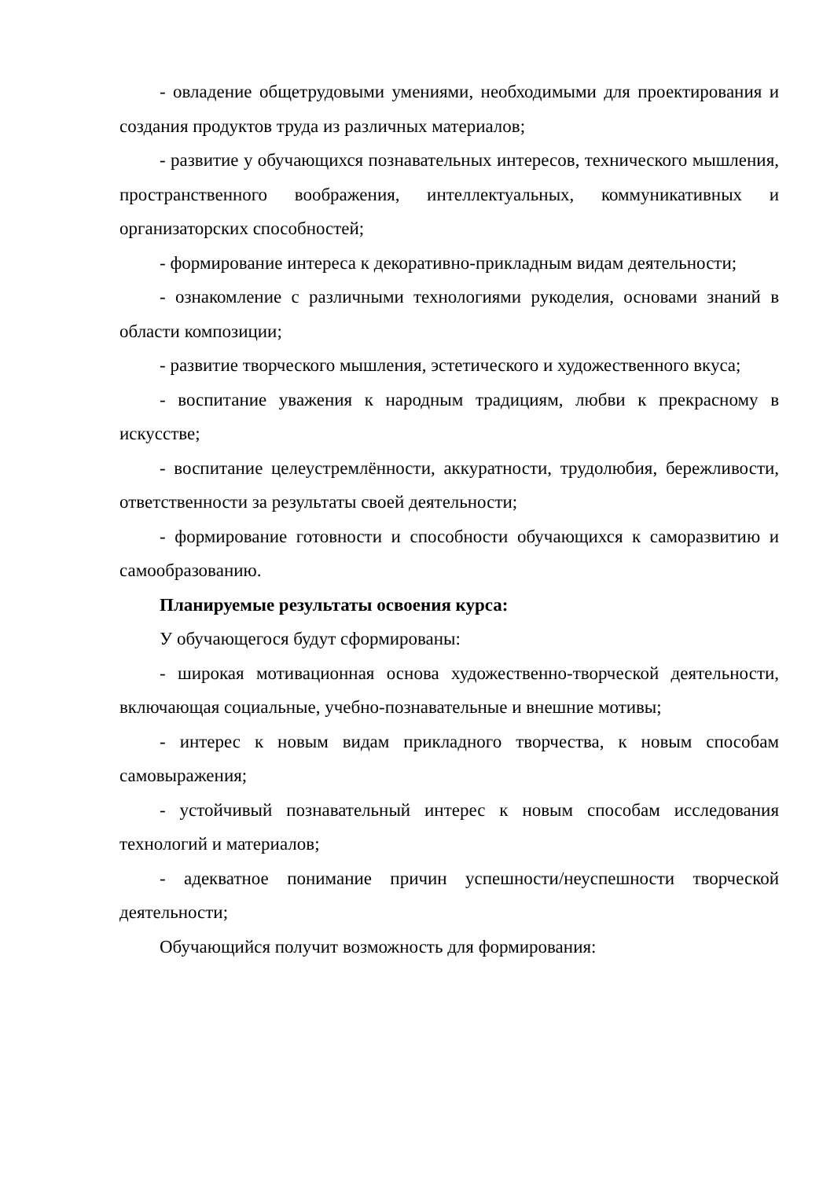- овладение общетрудовыми умениями, необходимыми для проектирования и создания продуктов труда из различных материалов;
- развитие у обучающихся познавательных интересов, технического мышления, пространственного воображения, интеллектуальных, коммуникативных и организаторских способностей;
- формирование интереса к декоративно-прикладным видам деятельности;
- ознакомление с различными технологиями рукоделия, основами знаний в области композиции;
- развитие творческого мышления, эстетического и художественного вкуса;
- воспитание уважения к народным традициям, любви к прекрасному в искусстве;
- воспитание целеустремлённости, аккуратности, трудолюбия, бережливости, ответственности за результаты своей деятельности;
- формирование готовности и способности обучающихся к саморазвитию и самообразованию.
Планируемые результаты освоения курса:
У обучающегося будут сформированы:
- широкая мотивационная основа художественно-творческой деятельности, включающая социальные, учебно-познавательные и внешние мотивы;
- интерес к новым видам прикладного творчества, к новым способам самовыражения;
- устойчивый познавательный интерес к новым способам исследования технологий и материалов;
- адекватное понимание причин успешности/неуспешности творческой деятельности;
Обучающийся получит возможность для формирования: